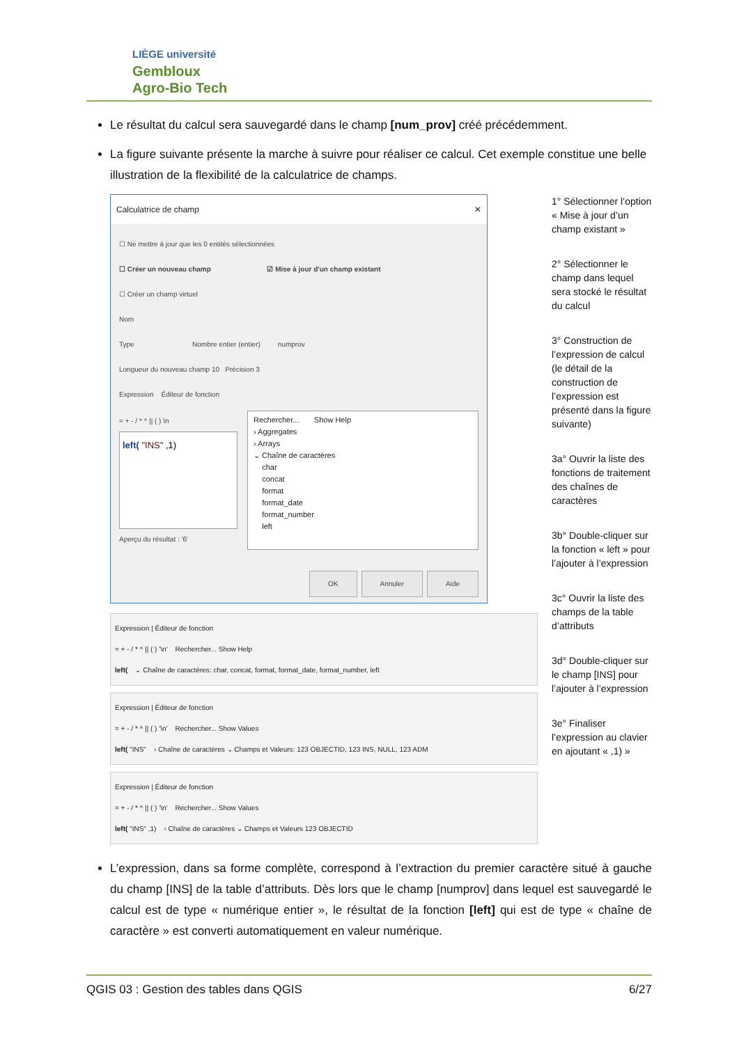LIÈGE université
Gembloux
Agro-Bio Tech
Le résultat du calcul sera sauvegardé dans le champ [num_prov] créé précédemment.
La figure suivante présente la marche à suivre pour réaliser ce calcul. Cet exemple constitue une belle illustration de la flexibilité de la calculatrice de champs.
Calculatrice de champ ✕
☐ Ne mettre à jour que les 0 entités sélectionnées
☐ Créer un nouveau champ ☑ Mise à jour d'un champ existant
☐ Créer un champ virtuel
Nom
Type Nombre entier (entier) numprov
Longueur du nouveau champ 10 Précision 3
Expression Éditeur de fonction
= + - / * ^ || ( ) \n
left( "INS" ,1)
Aperçu du résultat : '6'
Rechercher... Show Help
› Aggregates
› Arrays
⌄ Chaîne de caractères
char
concat
format
format_date
format_number
left
OK Annuler Aide
Expression | Éditeur de fonction
= + - / * ^ || ( ) '\n' Rechercher... Show Help
left( ⌄ Chaîne de caractères: char, concat, format, format_date, format_number, left
Expression | Éditeur de fonction
= + - / * ^ || ( ) '\n' Rechercher... Show Values
left( "INS" › Chaîne de caractères ⌄ Champs et Valeurs: 123 OBJECTID, 123 INS, NULL, 123 ADM
Expression | Éditeur de fonction
= + - / * ^ || ( ) '\n' Rechercher... Show Values
left( "INS" ,1) › Chaîne de caractères ⌄ Champs et Valeurs 123 OBJECTID
1° Sélectionner l’option « Mise à jour d’un champ existant »
2° Sélectionner le champ dans lequel sera stocké le résultat du calcul
3° Construction de l’expression de calcul (le détail de la construction de l’expression est présenté dans la figure suivante)
3a° Ouvrir la liste des fonctions de traitement des chaînes de caractères
3b° Double-cliquer sur la fonction « left » pour l’ajouter à l’expression
3c° Ouvrir la liste des champs de la table d’attributs
3d° Double-cliquer sur le champ [INS] pour l’ajouter à l’expression
3e° Finaliser l’expression au clavier en ajoutant « ,1) »
L’expression, dans sa forme complète, correspond à l’extraction du premier caractère situé à gauche du champ [INS] de la table d’attributs. Dès lors que le champ [numprov] dans lequel est sauvegardé le calcul est de type « numérique entier », le résultat de la fonction [left] qui est de type « chaîne de caractère » est converti automatiquement en valeur numérique.
QGIS 03 : Gestion des tables dans QGIS 6/27